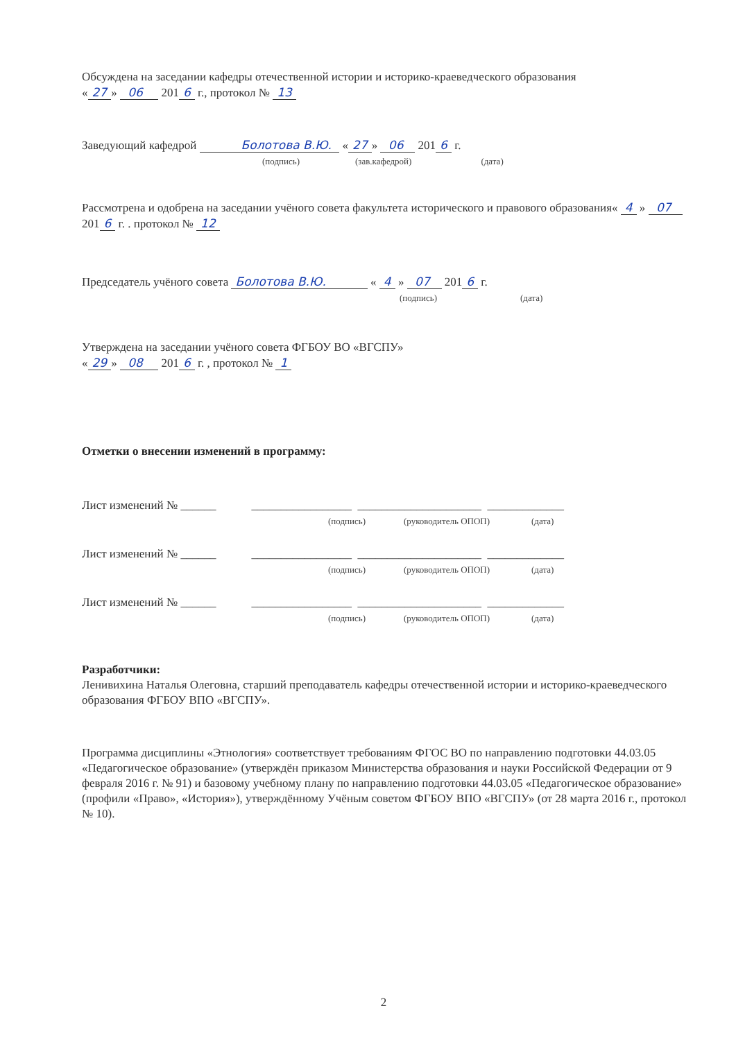Обсуждена на заседании кафедры отечественной истории и историко-краеведческого образования
« 27 » 06 201 6 г., протокол № 13
Заведующий кафедрой Болотова В.Ю. « 27 » 06 201 6 г.
(подпись) (зав.кафедрой) (дата)
Рассмотрена и одобрена на заседании учёного совета факультета исторического и правового образования« 4 » 07 201 6 г. . протокол № 12
Председатель учёного совета Болотова В.Ю. « 4 » 07 201 6 г.
(подпись) (дата)
Утверждена на заседании учёного совета ФГБОУ ВО «ВГСПУ»
« 29 » 08 201 6 г. , протокол № 1
Отметки о внесении изменений в программу:
Лист изменений № ______ _________________ _____________________ _____________
(подпись) (руководитель ОПОП) (дата)
Лист изменений № ______ _________________ _____________________ _____________
(подпись) (руководитель ОПОП) (дата)
Лист изменений № ______ _________________ _____________________ _____________
(подпись) (руководитель ОПОП) (дата)
Разработчики:
Ленивихина Наталья Олеговна, старший преподаватель кафедры отечественной истории и историко-краеведческого образования ФГБОУ ВПО «ВГСПУ».
Программа дисциплины «Этнология» соответствует требованиям ФГОС ВО по направлению подготовки 44.03.05 «Педагогическое образование» (утверждён приказом Министерства образования и науки Российской Федерации от 9 февраля 2016 г. № 91) и базовому учебному плану по направлению подготовки 44.03.05 «Педагогическое образование» (профили «Право», «История»), утверждённому Учёным советом ФГБОУ ВПО «ВГСПУ» (от 28 марта 2016 г., протокол № 10).
2